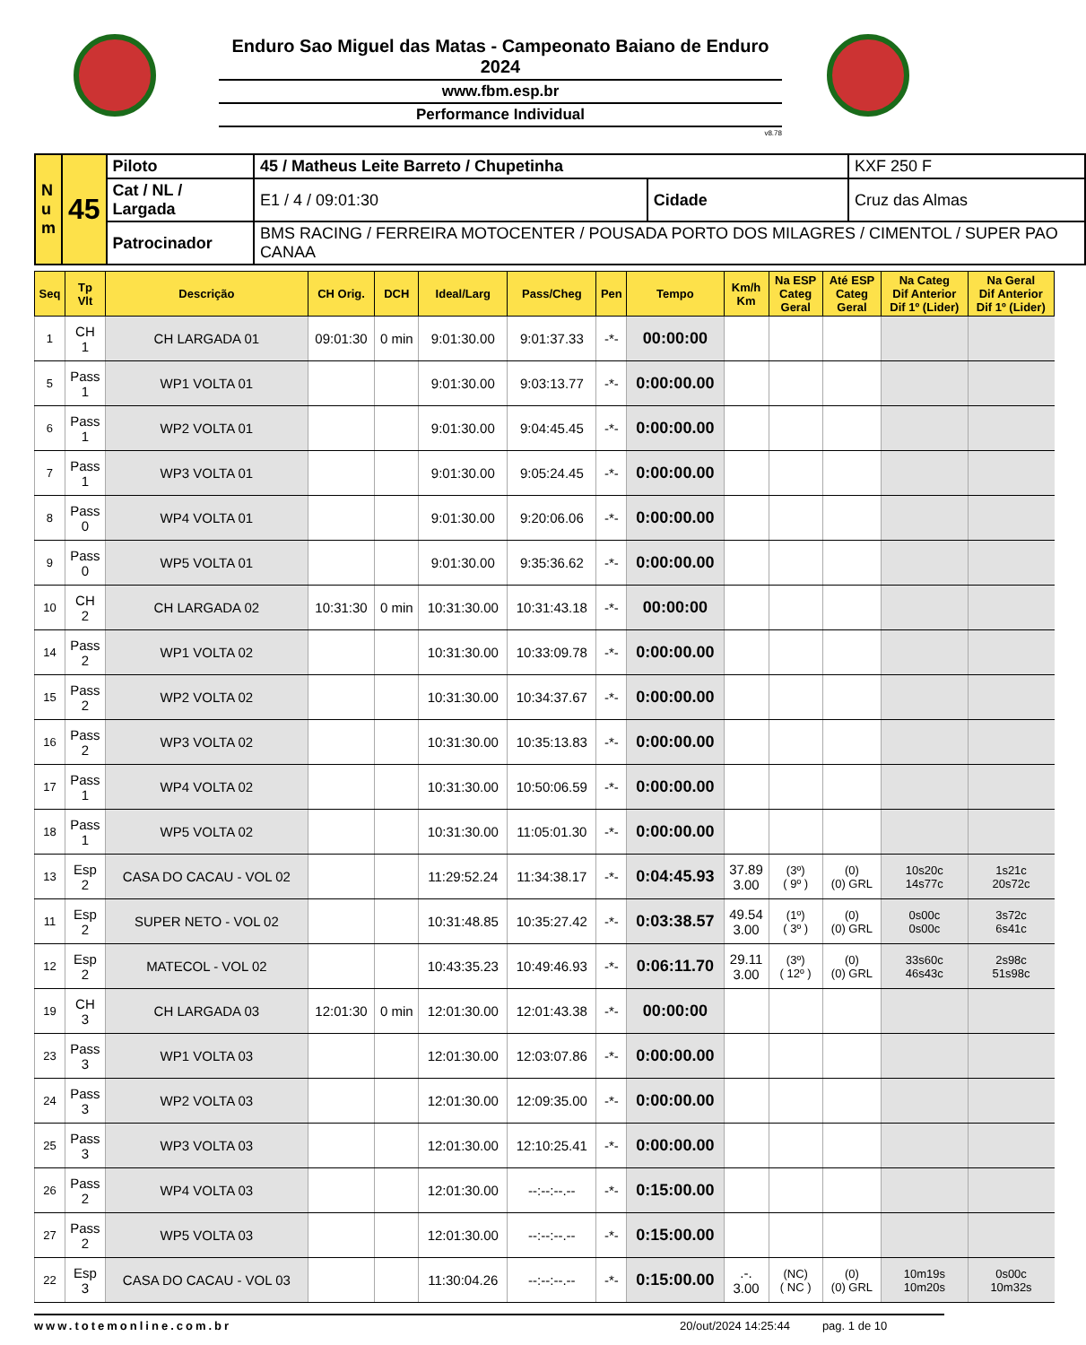Enduro Sao Miguel das Matas - Campeonato Baiano de Enduro 2024
www.fbm.esp.br
Performance Individual
v8.78
| N u m | 45 | Piloto | 45 / Matheus Leite Barreto / Chupetinha | | KXF 250 F |
| | | Cat / NL / Largada | E1 / 4 / 09:01:30 | Cidade | Cruz das Almas |
| | | Patrocinador | BMS RACING / FERREIRA MOTOCENTER / POUSADA PORTO DOS MILAGRES / CIMENTOL / SUPER PAO CANAA | | |
| Seq | Tp Vlt | Descrição | CH Orig. | DCH | Ideal/Larg | Pass/Cheg | Pen | Tempo | Km/h Km | Na ESP Categ Geral | Até ESP Categ Geral | Na Categ Dif Anterior Dif 1º (Lider) | Na Geral Dif Anterior Dif 1º (Lider) |
| --- | --- | --- | --- | --- | --- | --- | --- | --- | --- | --- | --- | --- | --- |
| 1 | CH 1 | CH LARGADA 01 | 09:01:30 | 0 min | 9:01:30.00 | 9:01:37.33 | -*- | 00:00:00 | | | | | |
| 5 | Pass 1 | WP1 VOLTA 01 | | | 9:01:30.00 | 9:03:13.77 | -*- | 0:00:00.00 | | | | | |
| 6 | Pass 1 | WP2 VOLTA 01 | | | 9:01:30.00 | 9:04:45.45 | -*- | 0:00:00.00 | | | | | |
| 7 | Pass 1 | WP3 VOLTA 01 | | | 9:01:30.00 | 9:05:24.45 | -*- | 0:00:00.00 | | | | | |
| 8 | Pass 0 | WP4 VOLTA 01 | | | 9:01:30.00 | 9:20:06.06 | -*- | 0:00:00.00 | | | | | |
| 9 | Pass 0 | WP5 VOLTA 01 | | | 9:01:30.00 | 9:35:36.62 | -*- | 0:00:00.00 | | | | | |
| 10 | CH 2 | CH LARGADA 02 | 10:31:30 | 0 min | 10:31:30.00 | 10:31:43.18 | -*- | 00:00:00 | | | | | |
| 14 | Pass 2 | WP1 VOLTA 02 | | | 10:31:30.00 | 10:33:09.78 | -*- | 0:00:00.00 | | | | | |
| 15 | Pass 2 | WP2 VOLTA 02 | | | 10:31:30.00 | 10:34:37.67 | -*- | 0:00:00.00 | | | | | |
| 16 | Pass 2 | WP3 VOLTA 02 | | | 10:31:30.00 | 10:35:13.83 | -*- | 0:00:00.00 | | | | | |
| 17 | Pass 1 | WP4 VOLTA 02 | | | 10:31:30.00 | 10:50:06.59 | -*- | 0:00:00.00 | | | | | |
| 18 | Pass 1 | WP5 VOLTA 02 | | | 10:31:30.00 | 11:05:01.30 | -*- | 0:00:00.00 | | | | | |
| 13 | Esp 2 | CASA DO CACAU - VOL 02 | | | 11:29:52.24 | 11:34:38.17 | -*- | 0:04:45.93 | 37.89 3.00 | (3º) ( 9º ) | (0) (0) GRL | 10s20c 14s77c | 1s21c 20s72c |
| 11 | Esp 2 | SUPER NETO - VOL 02 | | | 10:31:48.85 | 10:35:27.42 | -*- | 0:03:38.57 | 49.54 3.00 | (1º) ( 3º ) | (0) (0) GRL | 0s00c 0s00c | 3s72c 6s41c |
| 12 | Esp 2 | MATECOL - VOL 02 | | | 10:43:35.23 | 10:49:46.93 | -*- | 0:06:11.70 | 29.11 3.00 | (3º) ( 12º ) | (0) (0) GRL | 33s60c 46s43c | 2s98c 51s98c |
| 19 | CH 3 | CH LARGADA 03 | 12:01:30 | 0 min | 12:01:30.00 | 12:01:43.38 | -*- | 00:00:00 | | | | | |
| 23 | Pass 3 | WP1 VOLTA 03 | | | 12:01:30.00 | 12:03:07.86 | -*- | 0:00:00.00 | | | | | |
| 24 | Pass 3 | WP2 VOLTA 03 | | | 12:01:30.00 | 12:09:35.00 | -*- | 0:00:00.00 | | | | | |
| 25 | Pass 3 | WP3 VOLTA 03 | | | 12:01:30.00 | 12:10:25.41 | -*- | 0:00:00.00 | | | | | |
| 26 | Pass 2 | WP4 VOLTA 03 | | | 12:01:30.00 | --:--:--.-- | -*- | 0:15:00.00 | | | | | |
| 27 | Pass 2 | WP5 VOLTA 03 | | | 12:01:30.00 | --:--:--.-- | -*- | 0:15:00.00 | | | | | |
| 22 | Esp 3 | CASA DO CACAU - VOL 03 | | | 11:30:04.26 | --:--:--.-- | -*- | 0:15:00.00 | .-. 3.00 | (NC) ( NC ) | (0) (0) GRL | 10m19s 10m20s | 0s00c 10m32s |
www.totemonline.com.br 20/out/2024 14:25:44 pag. 1 de 10